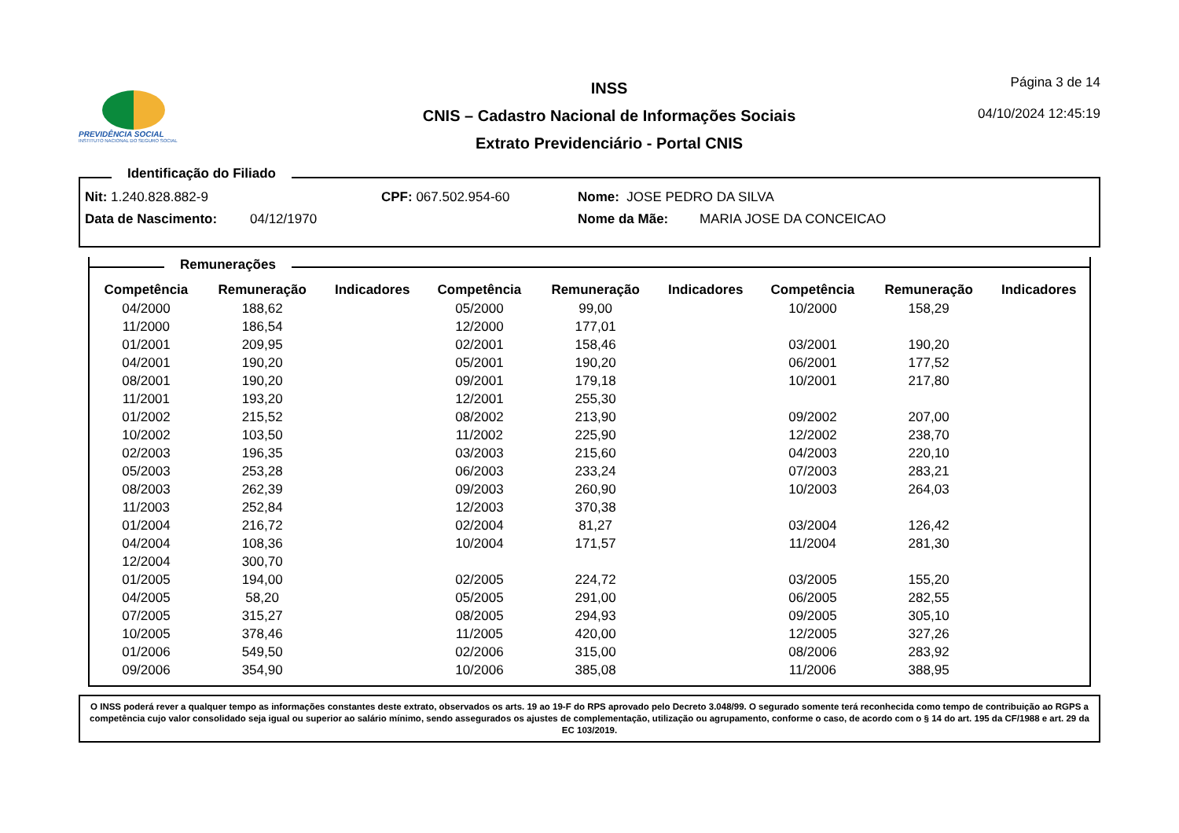PREVIDÊNCIA SOCIAL
INSTITUTO NACIONAL DO SEGURO SOCIAL
INSS
CNIS – Cadastro Nacional de Informações Sociais
Extrato Previdenciário - Portal CNIS
Página 3 de 14
04/10/2024 12:45:19
Identificação do Filiado
Nit: 1.240.828.882-9 CPF: 067.502.954-60 Nome: JOSE PEDRO DA SILVA
Data de Nascimento: 04/12/1970 Nome da Mãe: MARIA JOSE DA CONCEICAO
Remunerações
| Competência | Remuneração | Indicadores | Competência | Remuneração | Indicadores | Competência | Remuneração | Indicadores |
| --- | --- | --- | --- | --- | --- | --- | --- | --- |
| 04/2000 | 188,62 | | 05/2000 | 99,00 | | 10/2000 | 158,29 | |
| 11/2000 | 186,54 | | 12/2000 | 177,01 | | | | |
| 01/2001 | 209,95 | | 02/2001 | 158,46 | | 03/2001 | 190,20 | |
| 04/2001 | 190,20 | | 05/2001 | 190,20 | | 06/2001 | 177,52 | |
| 08/2001 | 190,20 | | 09/2001 | 179,18 | | 10/2001 | 217,80 | |
| 11/2001 | 193,20 | | 12/2001 | 255,30 | | | | |
| 01/2002 | 215,52 | | 08/2002 | 213,90 | | 09/2002 | 207,00 | |
| 10/2002 | 103,50 | | 11/2002 | 225,90 | | 12/2002 | 238,70 | |
| 02/2003 | 196,35 | | 03/2003 | 215,60 | | 04/2003 | 220,10 | |
| 05/2003 | 253,28 | | 06/2003 | 233,24 | | 07/2003 | 283,21 | |
| 08/2003 | 262,39 | | 09/2003 | 260,90 | | 10/2003 | 264,03 | |
| 11/2003 | 252,84 | | 12/2003 | 370,38 | | | | |
| 01/2004 | 216,72 | | 02/2004 | 81,27 | | 03/2004 | 126,42 | |
| 04/2004 | 108,36 | | 10/2004 | 171,57 | | 11/2004 | 281,30 | |
| 12/2004 | 300,70 | | | | | | | |
| 01/2005 | 194,00 | | 02/2005 | 224,72 | | 03/2005 | 155,20 | |
| 04/2005 | 58,20 | | 05/2005 | 291,00 | | 06/2005 | 282,55 | |
| 07/2005 | 315,27 | | 08/2005 | 294,93 | | 09/2005 | 305,10 | |
| 10/2005 | 378,46 | | 11/2005 | 420,00 | | 12/2005 | 327,26 | |
| 01/2006 | 549,50 | | 02/2006 | 315,00 | | 08/2006 | 283,92 | |
| 09/2006 | 354,90 | | 10/2006 | 385,08 | | 11/2006 | 388,95 | |
O INSS poderá rever a qualquer tempo as informações constantes deste extrato, observados os arts. 19 ao 19-F do RPS aprovado pelo Decreto 3.048/99. O segurado somente terá reconhecida como tempo de contribuição ao RGPS a competência cujo valor consolidado seja igual ou superior ao salário mínimo, sendo assegurados os ajustes de complementação, utilização ou agrupamento, conforme o caso, de acordo com o § 14 do art. 195 da CF/1988 e art. 29 da EC 103/2019.